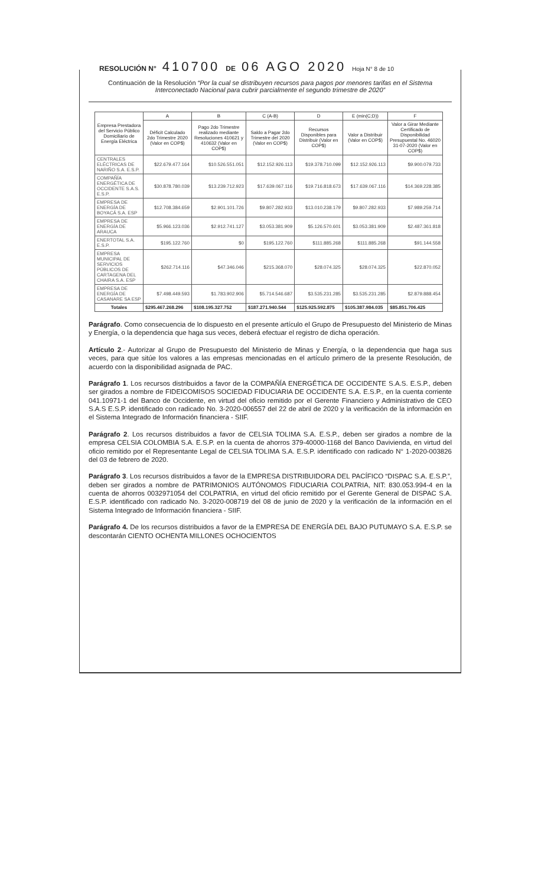RESOLUCIÓN N° 410700 DE 06 AGO 2020 Hoja N° 8 de 10
Continuación de la Resolución “Por la cual se distribuyen recursos para pagos por menores tarifas en el Sistema Interconectado Nacional para cubrir parcialmente el segundo trimestre de 2020”
| Empresa Prestadora del Servicio Público Domiciliario de Energía Eléctrica | A | B | C (A-B) | D | E (min(C;D)) | F |
| --- | --- | --- | --- | --- | --- | --- |
| | Déficit Calculado 2do Trimestre 2020 (Valor en COP$) | Pago 2do Trimestre realizado mediante Resoluciones 410621 y 410632 (Valor en COP$) | Saldo a Pagar 2do Trimestre del 2020 (Valor en COP$) | Recursos Disponibles para Distribuir (Valor en COP$) | Valor a Distribuir (Valor en COP$) | Valor a Girar Mediante Certificado de Disponibilidad Presupuestal No. 46020 31-07-2020 (Valor en COP$) |
| CENTRALES ELÉCTRICAS DE NARIÑO S.A. E.S.P. | $22.679.477.164 | $10.526.551.051 | $12.152.926.113 | $19.378.710.099 | $12.152.926.113 | $9.900.079.733 |
| COMPAÑÍA ENERGÉTICA DE OCCIDENTE S.A.S. E.S.P. | $30.878.780.039 | $13.239.712.923 | $17.639.067.116 | $19.716.818.673 | $17.639.067.116 | $14.369.228.385 |
| EMPRESA DE ENERGÍA DE BOYACÁ S.A. ESP | $12.708.384.659 | $2.901.101.726 | $9.807.282.933 | $13.010.238.179 | $9.807.282.933 | $7.989.259.714 |
| EMPRESA DE ENERGÍA DE ARAUCA | $5.966.123.036 | $2.912.741.127 | $3.053.381.909 | $5.126.570.601 | $3.053.381.909 | $2.487.361.818 |
| ENERTOTAL S.A. E.S.P. | $195.122.760 | $0 | $195.122.760 | $111.885.268 | $111.885.268 | $91.144.558 |
| EMPRESA MUNICIPAL DE SERVICIOS PÚBLICOS DE CARTAGENA DEL CHAIRA S.A. ESP | $262.714.116 | $47.346.046 | $215.368.070 | $28.074.325 | $28.074.325 | $22.870.052 |
| EMPRESA DE ENERGÍA DE CASANARE SA ESP | $7.498.449.593 | $1.783.902.906 | $5.714.546.687 | $3.535.231.285 | $3.535.231.285 | $2.879.888.454 |
| Totales | $295.467.268.296 | $108.195.327.752 | $187.271.940.544 | $125.925.592.875 | $105.387.984.035 | $85.851.706.425 |
Parágrafo. Como consecuencia de lo dispuesto en el presente artículo el Grupo de Presupuesto del Ministerio de Minas y Energía, o la dependencia que haga sus veces, deberá efectuar el registro de dicha operación.
Artículo 2.- Autorizar al Grupo de Presupuesto del Ministerio de Minas y Energía, o la dependencia que haga sus veces, para que sitúe los valores a las empresas mencionadas en el artículo primero de la presente Resolución, de acuerdo con la disponibilidad asignada de PAC.
Parágrafo 1. Los recursos distribuidos a favor de la COMPAÑÍA ENERGÉTICA DE OCCIDENTE S.A.S. E.S.P., deben ser girados a nombre de FIDEICOMISOS SOCIEDAD FIDUCIARIA DE OCCIDENTE S.A. E.S.P., en la cuenta corriente 041.10971-1 del Banco de Occidente, en virtud del oficio remitido por el Gerente Financiero y Administrativo de CEO S.A.S E.S.P. identificado con radicado No. 3-2020-006557 del 22 de abril de 2020 y la verificación de la información en el Sistema Integrado de Información financiera - SIIF.
Parágrafo 2. Los recursos distribuidos a favor de CELSIA TOLIMA S.A. E.S.P., deben ser girados a nombre de la empresa CELSIA COLOMBIA S.A. E.S.P. en la cuenta de ahorros 379-40000-1168 del Banco Davivienda, en virtud del oficio remitido por el Representante Legal de CELSIA TOLIMA S.A. E.S.P. identificado con radicado N° 1-2020-003826 del 03 de febrero de 2020.
Parágrafo 3. Los recursos distribuidos a favor de la EMPRESA DISTRIBUIDORA DEL PACÍFICO “DISPAC S.A. E.S.P.”, deben ser girados a nombre de PATRIMONIOS AUTÓNOMOS FIDUCIARIA COLPATRIA, NIT: 830.053.994-4 en la cuenta de ahorros 0032971054 del COLPATRIA, en virtud del oficio remitido por el Gerente General de DISPAC S.A. E.S.P. identificado con radicado No. 3-2020-008719 del 08 de junio de 2020 y la verificación de la información en el Sistema Integrado de Información financiera - SIIF.
Parágrafo 4. De los recursos distribuidos a favor de la EMPRESA DE ENERGÍA DEL BAJO PUTUMAYO S.A. E.S.P. se descontarán CIENTO OCHENTA MILLONES OCHOCIENTOS